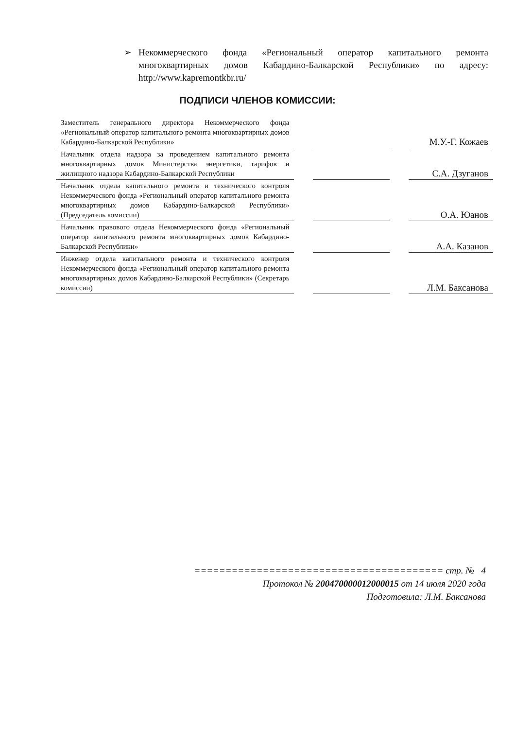➢ Некоммерческого фонда «Региональный оператор капитального ремонта многоквартирных домов Кабардино-Балкарской Республики» по адресу: http://www.kapremontkbr.ru/
ПОДПИСИ ЧЛЕНОВ КОМИССИИ:
| Заместитель генерального директора Некоммерческого фонда «Региональный оператор капитального ремонта многоквартирных домов Кабардино-Балкарской Республики» | | | | М.У.-Г. Кожаев |
| Начальник отдела надзора за проведением капитального ремонта многоквартирных домов Министерства энергетики, тарифов и жилищного надзора Кабардино-Балкарской Республики | | | | С.А. Дзуганов |
| Начальник отдела капитального ремонта и технического контроля Некоммерческого фонда «Региональный оператор капитального ремонта многоквартирных домов Кабардино-Балкарской Республики» (Председатель комиссии) | | | | О.А. Юанов |
| Начальник правового отдела Некоммерческого фонда «Региональный оператор капитального ремонта многоквартирных домов Кабардино-Балкарской Республики» | | | | А.А. Казанов |
| Инженер отдела капитального ремонта и технического контроля Некоммерческого фонда «Региональный оператор капитального ремонта многоквартирных домов Кабардино-Балкарской Республики» (Секретарь комиссии) | | | | Л.М. Баксанова |
======================================== стр. № 4
Протокол № 200470000012000015 от 14 июля 2020 года
Подготовила: Л.М. Баксанова